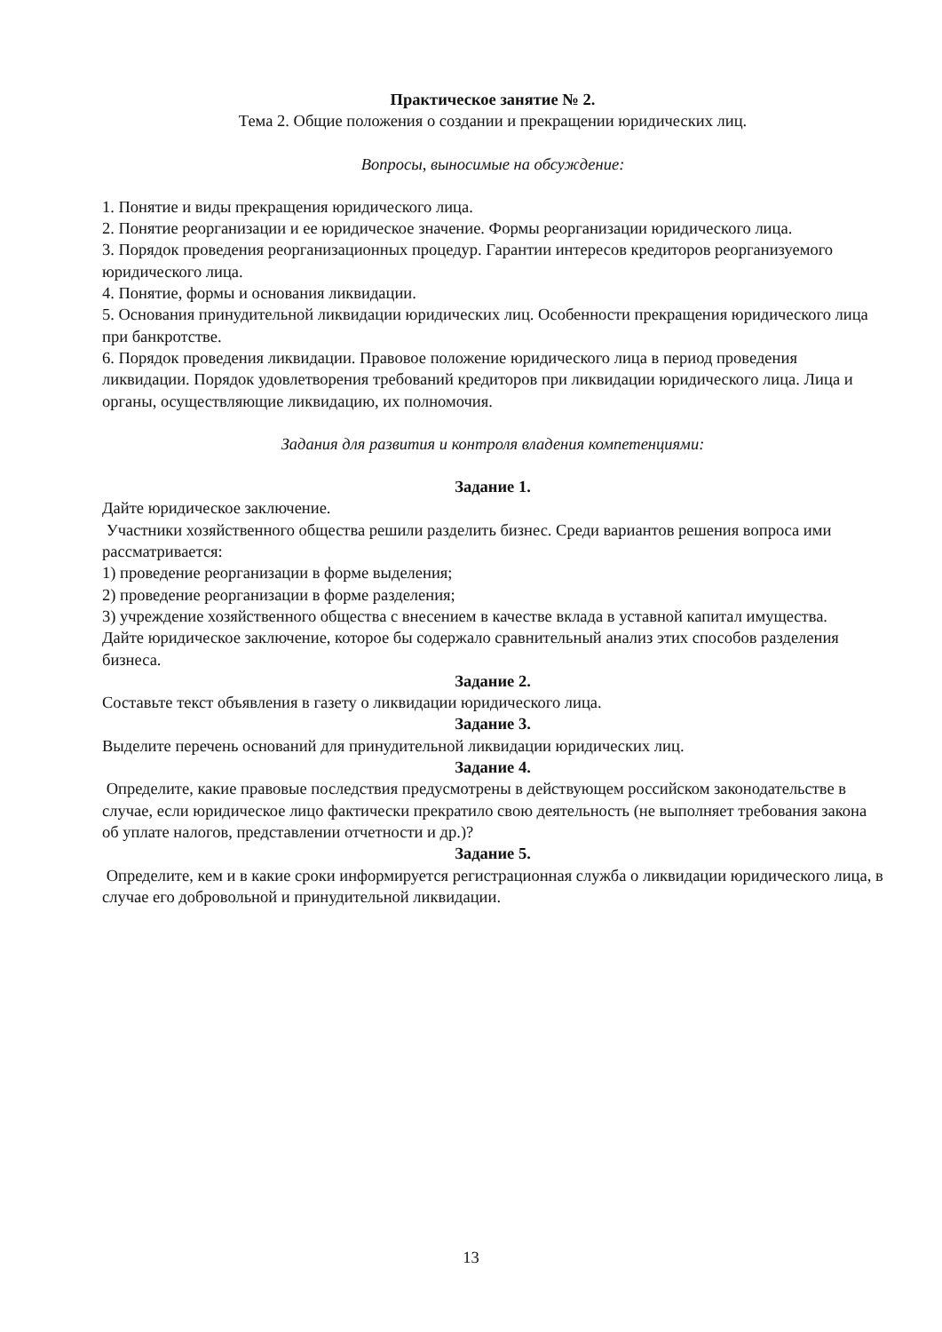Практическое занятие № 2.
Тема 2. Общие положения о создании и прекращении юридических лиц.
Вопросы, выносимые на обсуждение:
1. Понятие и виды прекращения юридического лица.
2. Понятие реорганизации и ее юридическое значение. Формы реорганизации юридического лица.
3. Порядок проведения реорганизационных процедур. Гарантии интересов кредиторов реорганизуемого юридического лица.
4. Понятие, формы и основания ликвидации.
5. Основания принудительной ликвидации юридических лиц. Особенности прекращения юридического лица при банкротстве.
6. Порядок проведения ликвидации. Правовое положение юридического лица в период проведения ликвидации. Порядок удовлетворения требований кредиторов при ликвидации юридического лица. Лица и органы, осуществляющие ликвидацию, их полномочия.
Задания для развития и контроля владения компетенциями:
Задание 1.
Дайте юридическое заключение.
Участники хозяйственного общества решили разделить бизнес. Среди вариантов решения вопроса ими рассматривается:
1) проведение реорганизации в форме выделения;
2) проведение реорганизации в форме разделения;
3) учреждение хозяйственного общества с внесением в качестве вклада в уставной капитал имущества.
Дайте юридическое заключение, которое бы содержало сравнительный анализ этих способов разделения бизнеса.
Задание 2.
Составьте текст объявления в газету о ликвидации юридического лица.
Задание 3.
Выделите перечень оснований для принудительной ликвидации юридических лиц.
Задание 4.
Определите, какие правовые последствия предусмотрены в действующем российском законодательстве в случае, если юридическое лицо фактически прекратило свою деятельность (не выполняет требования закона об уплате налогов, представлении отчетности и др.)?
Задание 5.
Определите, кем и в какие сроки информируется регистрационная служба о ликвидации юридического лица, в случае его добровольной и принудительной ликвидации.
13